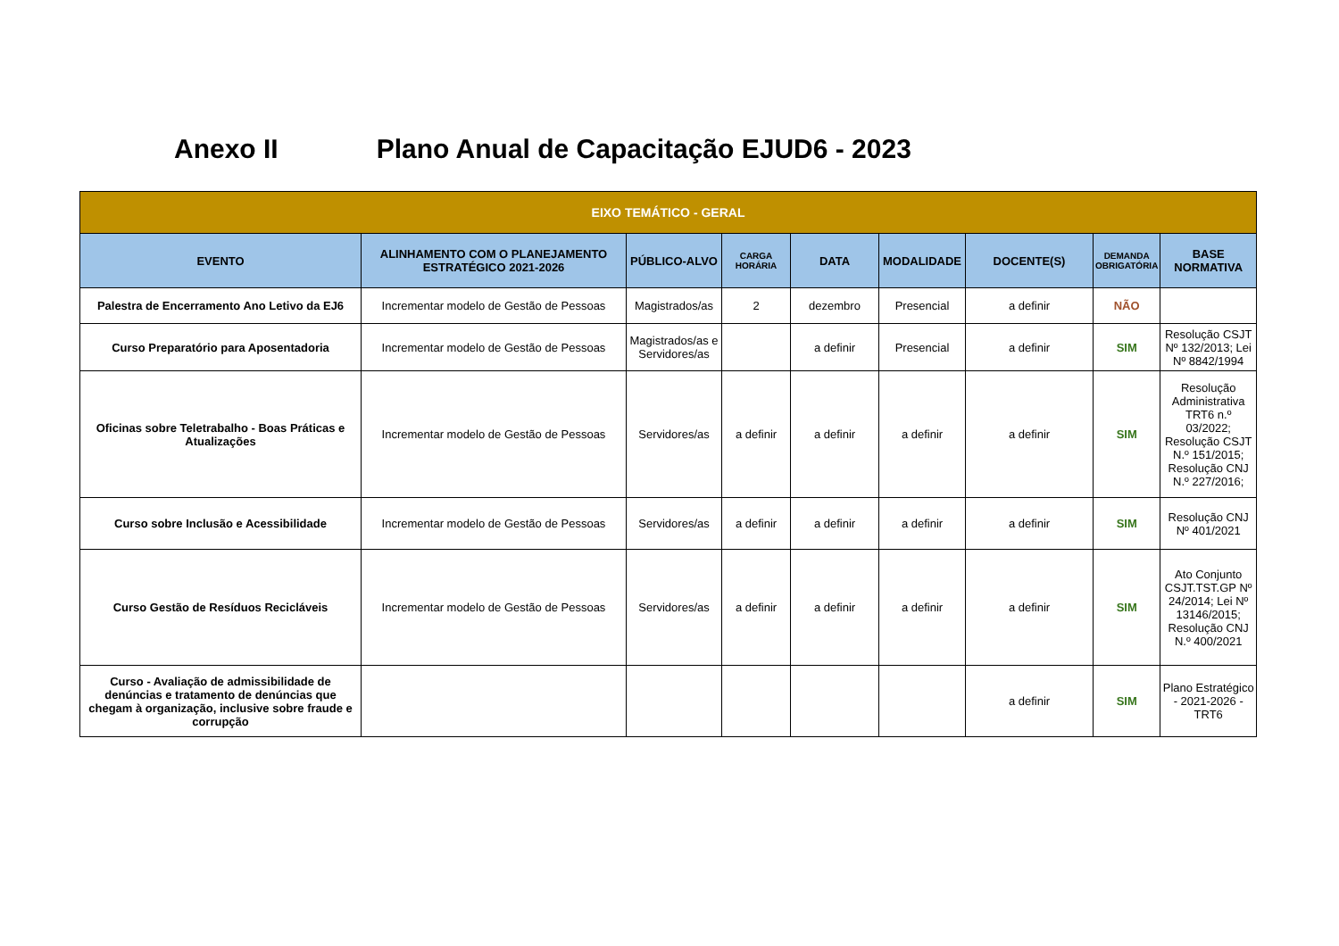Anexo II Plano Anual de Capacitação EJUD6 - 2023
| EIXO TEMÁTICO - GERAL | | | | | | | | |
| --- | --- | --- | --- | --- | --- | --- | --- | --- |
| EVENTO | ALINHAMENTO COM O PLANEJAMENTO ESTRATÉGICO 2021-2026 | PÚBLICO-ALVO | CARGA HORÁRIA | DATA | MODALIDADE | DOCENTE(S) | DEMANDA OBRIGATÓRIA | BASE NORMATIVA |
| Palestra de Encerramento Ano Letivo da EJ6 | Incrementar modelo de Gestão de Pessoas | Magistrados/as | 2 | dezembro | Presencial | a definir | NÃO | |
| Curso Preparatório para Aposentadoria | Incrementar modelo de Gestão de Pessoas | Magistrados/as e Servidores/as | | a definir | Presencial | a definir | SIM | Resolução CSJT Nº 132/2013; Lei Nº 8842/1994 |
| Oficinas sobre Teletrabalho - Boas Práticas e Atualizações | Incrementar modelo de Gestão de Pessoas | Servidores/as | a definir | a definir | a definir | a definir | SIM | Resolução Administrativa TRT6 n.º 03/2022; Resolução CSJT N.º 151/2015; Resolução CNJ N.º 227/2016; |
| Curso sobre Inclusão e Acessibilidade | Incrementar modelo de Gestão de Pessoas | Servidores/as | a definir | a definir | a definir | a definir | SIM | Resolução CNJ Nº 401/2021 |
| Curso Gestão de Resíduos Recicláveis | Incrementar modelo de Gestão de Pessoas | Servidores/as | a definir | a definir | a definir | a definir | SIM | Ato Conjunto CSJT.TST.GP Nº 24/2014; Lei Nº 13146/2015; Resolução CNJ N.º 400/2021 |
| Curso - Avaliação de admissibilidade de denúncias e tratamento de denúncias que chegam à organização, inclusive sobre fraude e corrupção | | | | | | a definir | SIM | Plano Estratégico - 2021-2026 - TRT6 |